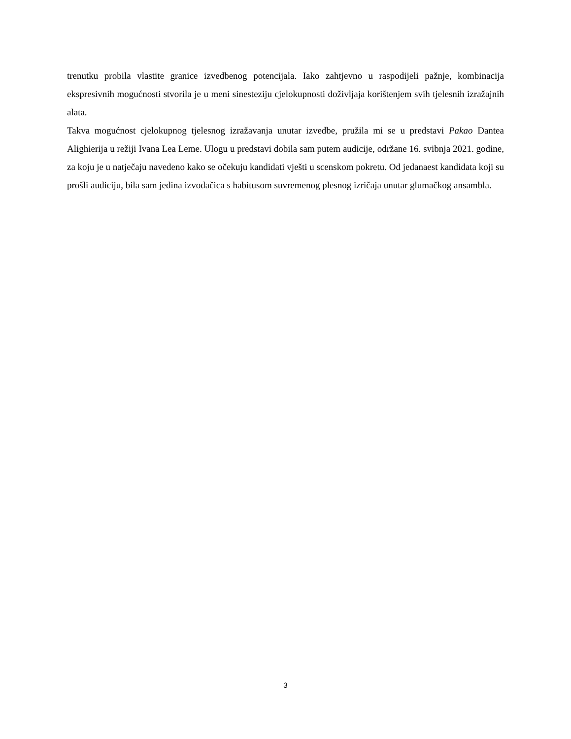trenutku probila vlastite granice izvedbenog potencijala. Iako zahtjevno u raspodijeli pažnje, kombinacija ekspresivnih mogućnosti stvorila je u meni sinesteziju cjelokupnosti doživljaja korištenjem svih tjelesnih izražajnih alata.
Takva mogućnost cjelokupnog tjelesnog izražavanja unutar izvedbe, pružila mi se u predstavi Pakao Dantea Alighierija u režiji Ivana Lea Leme. Ulogu u predstavi dobila sam putem audicije, održane 16. svibnja 2021. godine, za koju je u natječaju navedeno kako se očekuju kandidati vješti u scenskom pokretu. Od jedanaest kandidata koji su prošli audiciju, bila sam jedina izvođačica s habitusom suvremenog plesnog izričaja unutar glumačkog ansambla.
3